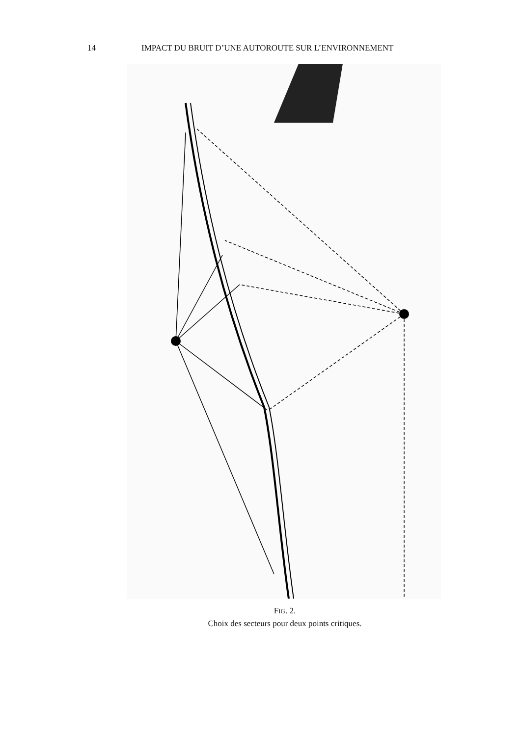14 IMPACT DU BRUIT D’UNE AUTOROUTE SUR L’ENVIRONNEMENT
FIG. 2.
Choix des secteurs pour deux points critiques.